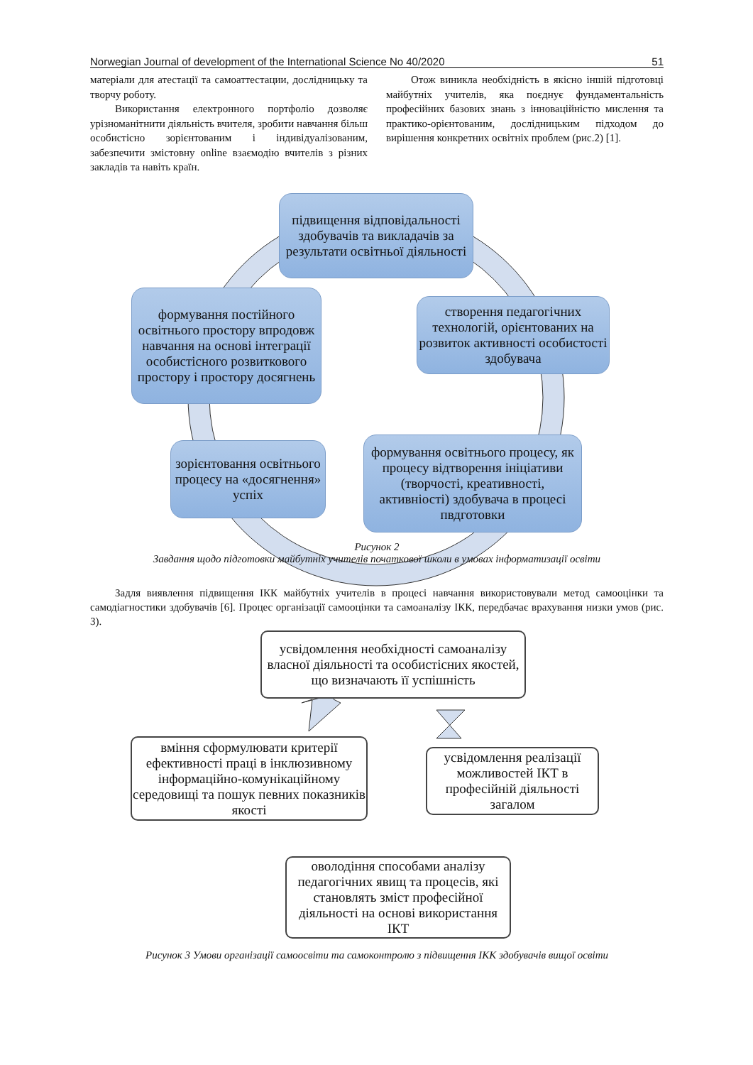Norwegian Journal of development of the International Science No 40/2020 51
матеріали для атестації та самоаттестации, дослідницьку та творчу роботу.
Використання електронного портфоліо дозволяє урізноманітнити діяльність вчителя, зробити навчання більш особистісно зорієнтованим і індивідуалізованим, забезпечити змістовну online взаємодію вчителів з різних закладів та навіть країн.
Отож виникла необхідність в якісно іншій підготовці майбутніх учителів, яка поєднує фундаментальність професійних базових знань з інноваційністю мислення та практико-орієнтованим, дослідницьким підходом до вирішення конкретних освітніх проблем (рис.2) [1].
підвищення відповідальності здобувачів та викладачів за результати освітньої діяльності
створення педагогічних технологій, орієнтованих на розвиток активності особистості здобувача
формування постійного освітнього простору впродовж навчання на основі інтеграції особистісного розвиткового простору і простору досягнень
зорієнтовання освітнього процесу на «досягнення» успіх
формування освітнього процесу, як процесу відтворення ініціативи (творчості, креативності, активніості) здобувача в процесі пвдготовки
Рисунок 2
Завдання щодо підготовки майбутніх учителів початкової школи в умовах інформатизації освіти
Задля виявлення підвищення ІКК майбутніх учителів в процесі навчання використовували метод самооцінки та самодіагностики здобувачів [6]. Процес організації самооцінки та самоаналізу ІКК, передбачає врахування низки умов (рис. 3).
усвідомлення необхідності самоаналізу власної діяльності та особистісних якостей, що визначають її успішність
вміння сформулювати критерії ефективності праці в інклюзивному інформаційно-комунікаційному середовищі та пошук певних показників якості
усвідомлення реалізації можливостей ІКТ в професійній діяльності загалом
оволодіння способами аналізу педагогічних явищ та процесів, які становлять зміст професійної діяльності на основі використання ІКТ
Рисунок 3 Умови організації самоосвіти та самоконтролю з підвищення ІКК здобувачів вищої освіти